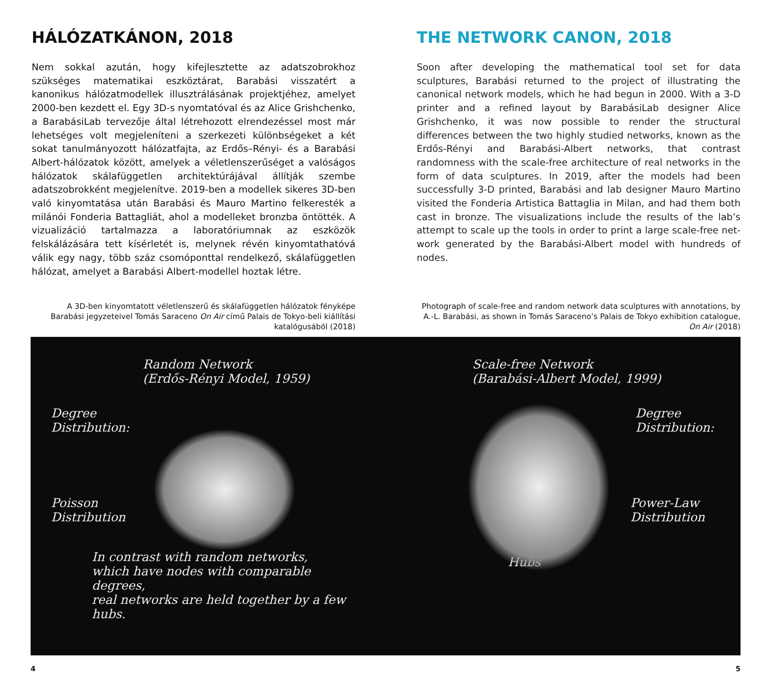HÁLÓZATKÁNON, 2018
Nem sokkal azután, hogy kifejlesztette az adatszobrokhoz szükséges matematikai eszköztárat, Barabási visszatért a kanonikus hálózat­modellek illusztrálásának projektjéhez, amelyet 2000-ben kezdett el. Egy 3D-s nyomtatóval és az Alice Grishchenko, a BarabásiLab tervezője által létrehozott elrendezéssel most már lehetséges volt megjeleníteni a szerkezeti különbségeket a két sokat tanulmányo­zott hálózatfajta, az Erdős–Rényi- és a Barabási Albert-hálózatok között, amelyek a véletlenszerűséget a valóságos hálózatok skála­független architektúrájával állítják szembe adatszobrokként meg­jelenítve. 2019-ben a modellek sikeres 3D-ben való kinyomtatása után Barabási és Mauro Martino felkeresték a milánói Fonderia Battagliát, ahol a modelleket bronzba öntötték. A vizualizáció tartalmazza a laboratóriumnak az eszközök felskálázására tett kísérletét is, melynek révén kinyomtathatóvá válik egy nagy, több száz csomóponttal rendelkező, skálafüggetlen hálózat, amelyet a Barabási Albert-modellel hoztak létre.
THE NETWORK CANON, 2018
Soon after developing the mathematical tool set for data sculptures, Barabási returned to the project of illustrating the canonical net­work models, which he had begun in 2000. With a 3-D printer and a refined layout by BarabásiLab designer Alice Grishchenko, it was now possible to render the structural differences between the two highly studied networks, known as the Erdős-Rényi and Barabási-Albert net­works, that contrast randomness with the scale-free architecture of real networks in the form of data sculptures. In 2019, after the models had been successfully 3-D printed, Barabási and lab designer Mauro Martino visited the Fonderia Artistica Battaglia in Milan, and had them both cast in bronze. The visualizations include the results of the lab’s attempt to scale up the tools in order to print a large scale-free net­work generated by the Barabási-Albert model with hundreds of nodes.
A 3D-ben kinyomtatott véletlenszerű és skálafüggetlen hálózatok fényképe Barabási jegyzeteivel Tomás Saraceno On Air című Palais de Tokyo-beli kiállítási katalógusából (2018)
Photograph of scale-free and random network data sculptures with annotations, by A.-L. Barabási, as shown in Tomás Saraceno’s Palais de Tokyo exhibition catalogue, On Air (2018)
Random Network
(Erdős-Rényi Model, 1959)
Degree
Distribution:
Poisson
Distribution
In contrast with random networks,
which have nodes with comparable degrees,
real networks are held together by a few hubs.
Scale-free Network
(Barabási-Albert Model, 1999)
Degree
Distribution:
Power-Law
Distribution
Hubs
4 5